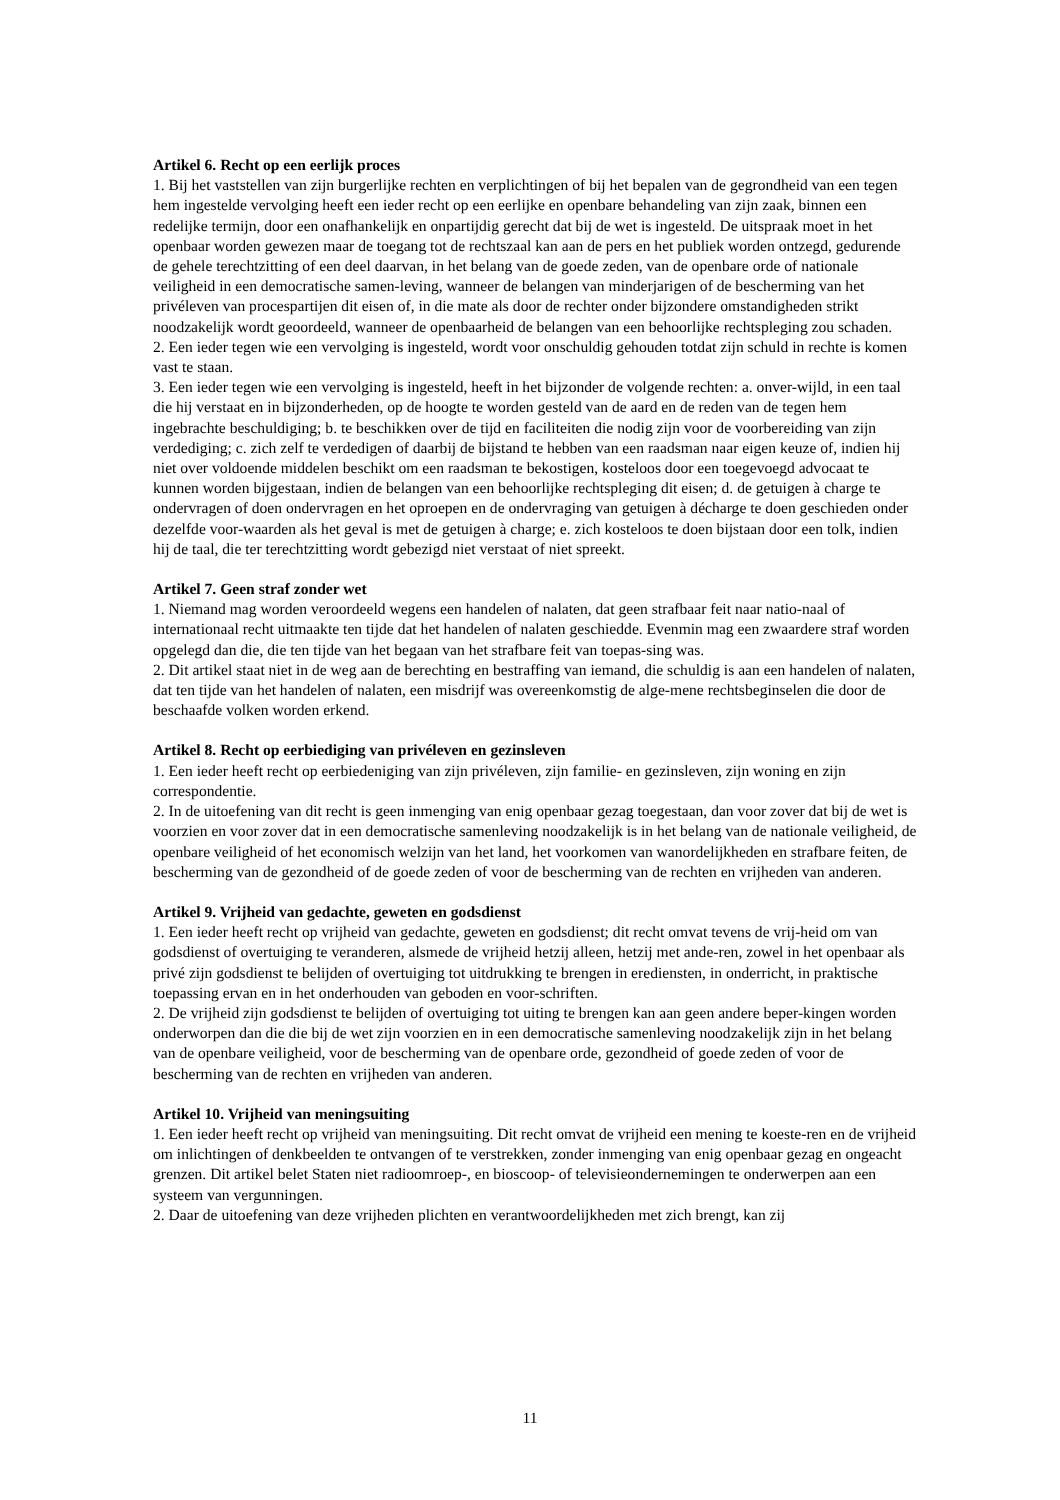Artikel 6. Recht op een eerlijk proces
1. Bij het vaststellen van zijn burgerlijke rechten en verplichtingen of bij het bepalen van de gegrondheid van een tegen hem ingestelde vervolging heeft een ieder recht op een eerlijke en openbare behandeling van zijn zaak, binnen een redelijke termijn, door een onafhankelijk en onpartijdig gerecht dat bij de wet is ingesteld. De uitspraak moet in het openbaar worden gewezen maar de toegang tot de rechtszaal kan aan de pers en het publiek worden ontzegd, gedurende de gehele terechtzitting of een deel daarvan, in het belang van de goede zeden, van de openbare orde of nationale veiligheid in een democratische samen-leving, wanneer de belangen van minderjarigen of de bescherming van het privéleven van procespartijen dit eisen of, in die mate als door de rechter onder bijzondere omstandigheden strikt noodzakelijk wordt geoordeeld, wanneer de openbaarheid de belangen van een behoorlijke rechtspleging zou schaden.
2. Een ieder tegen wie een vervolging is ingesteld, wordt voor onschuldig gehouden totdat zijn schuld in rechte is komen vast te staan.
3. Een ieder tegen wie een vervolging is ingesteld, heeft in het bijzonder de volgende rechten: a. onver-wijld, in een taal die hij verstaat en in bijzonderheden, op de hoogte te worden gesteld van de aard en de reden van de tegen hem ingebrachte beschuldiging; b. te beschikken over de tijd en faciliteiten die nodig zijn voor de voorbereiding van zijn verdediging; c. zich zelf te verdedigen of daarbij de bijstand te hebben van een raadsman naar eigen keuze of, indien hij niet over voldoende middelen beschikt om een raadsman te bekostigen, kosteloos door een toegevoegd advocaat te kunnen worden bijgestaan, indien de belangen van een behoorlijke rechtspleging dit eisen; d. de getuigen à charge te ondervragen of doen ondervragen en het oproepen en de ondervraging van getuigen à décharge te doen geschieden onder dezelfde voor-waarden als het geval is met de getuigen à charge; e. zich kosteloos te doen bijstaan door een tolk, indien hij de taal, die ter terechtzitting wordt gebezigd niet verstaat of niet spreekt.
Artikel 7. Geen straf zonder wet
1. Niemand mag worden veroordeeld wegens een handelen of nalaten, dat geen strafbaar feit naar natio-naal of internationaal recht uitmaakte ten tijde dat het handelen of nalaten geschiedde. Evenmin mag een zwaardere straf worden opgelegd dan die, die ten tijde van het begaan van het strafbare feit van toepas-sing was.
2. Dit artikel staat niet in de weg aan de berechting en bestraffing van iemand, die schuldig is aan een handelen of nalaten, dat ten tijde van het handelen of nalaten, een misdrijf was overeenkomstig de alge-mene rechtsbeginselen die door de beschaafde volken worden erkend.
Artikel 8. Recht op eerbiediging van privéleven en gezinsleven
1. Een ieder heeft recht op eerbiedeniging van zijn privéleven, zijn familie- en gezinsleven, zijn woning en zijn correspondentie.
2. In de uitoefening van dit recht is geen inmenging van enig openbaar gezag toegestaan, dan voor zover dat bij de wet is voorzien en voor zover dat in een democratische samenleving noodzakelijk is in het belang van de nationale veiligheid, de openbare veiligheid of het economisch welzijn van het land, het voorkomen van wanordelijkheden en strafbare feiten, de bescherming van de gezondheid of de goede zeden of voor de bescherming van de rechten en vrijheden van anderen.
Artikel 9. Vrijheid van gedachte, geweten en godsdienst
1. Een ieder heeft recht op vrijheid van gedachte, geweten en godsdienst; dit recht omvat tevens de vrij-heid om van godsdienst of overtuiging te veranderen, alsmede de vrijheid hetzij alleen, hetzij met ande-ren, zowel in het openbaar als privé zijn godsdienst te belijden of overtuiging tot uitdrukking te brengen in erediensten, in onderricht, in praktische toepassing ervan en in het onderhouden van geboden en voor-schriften.
2. De vrijheid zijn godsdienst te belijden of overtuiging tot uiting te brengen kan aan geen andere beper-kingen worden onderworpen dan die die bij de wet zijn voorzien en in een democratische samenleving noodzakelijk zijn in het belang van de openbare veiligheid, voor de bescherming van de openbare orde, gezondheid of goede zeden of voor de bescherming van de rechten en vrijheden van anderen.
Artikel 10. Vrijheid van meningsuiting
1. Een ieder heeft recht op vrijheid van meningsuiting. Dit recht omvat de vrijheid een mening te koeste-ren en de vrijheid om inlichtingen of denkbeelden te ontvangen of te verstrekken, zonder inmenging van enig openbaar gezag en ongeacht grenzen. Dit artikel belet Staten niet radioomroep-, en bioscoop- of televisieondernemingen te onderwerpen aan een systeem van vergunningen.
2. Daar de uitoefening van deze vrijheden plichten en verantwoordelijkheden met zich brengt, kan zij
11